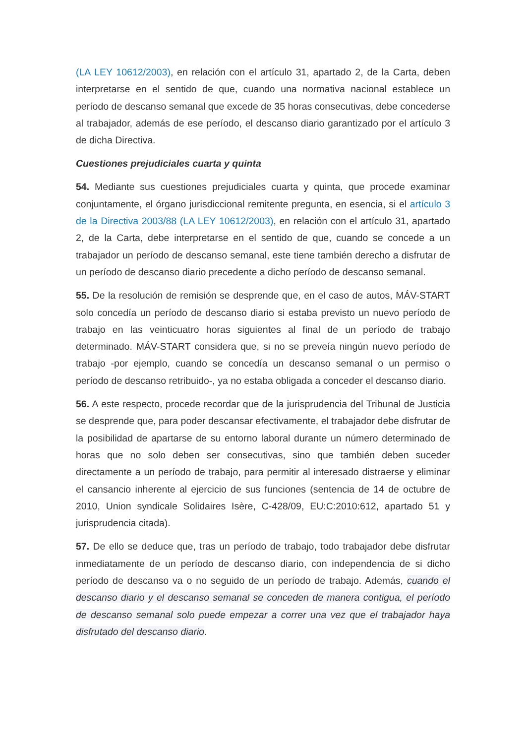(LA LEY 10612/2003), en relación con el artículo 31, apartado 2, de la Carta, deben interpretarse en el sentido de que, cuando una normativa nacional establece un período de descanso semanal que excede de 35 horas consecutivas, debe concederse al trabajador, además de ese período, el descanso diario garantizado por el artículo 3 de dicha Directiva.
Cuestiones prejudiciales cuarta y quinta
54. Mediante sus cuestiones prejudiciales cuarta y quinta, que procede examinar conjuntamente, el órgano jurisdiccional remitente pregunta, en esencia, si el artículo 3 de la Directiva 2003/88 (LA LEY 10612/2003), en relación con el artículo 31, apartado 2, de la Carta, debe interpretarse en el sentido de que, cuando se concede a un trabajador un período de descanso semanal, este tiene también derecho a disfrutar de un período de descanso diario precedente a dicho período de descanso semanal.
55. De la resolución de remisión se desprende que, en el caso de autos, MÁV-START solo concedía un período de descanso diario si estaba previsto un nuevo período de trabajo en las veinticuatro horas siguientes al final de un período de trabajo determinado. MÁV-START considera que, si no se preveía ningún nuevo período de trabajo -por ejemplo, cuando se concedía un descanso semanal o un permiso o período de descanso retribuido-, ya no estaba obligada a conceder el descanso diario.
56. A este respecto, procede recordar que de la jurisprudencia del Tribunal de Justicia se desprende que, para poder descansar efectivamente, el trabajador debe disfrutar de la posibilidad de apartarse de su entorno laboral durante un número determinado de horas que no solo deben ser consecutivas, sino que también deben suceder directamente a un período de trabajo, para permitir al interesado distraerse y eliminar el cansancio inherente al ejercicio de sus funciones (sentencia de 14 de octubre de 2010, Union syndicale Solidaires Isère, C-428/09, EU:C:2010:612, apartado 51 y jurisprudencia citada).
57. De ello se deduce que, tras un período de trabajo, todo trabajador debe disfrutar inmediatamente de un período de descanso diario, con independencia de si dicho período de descanso va o no seguido de un período de trabajo. Además, cuando el descanso diario y el descanso semanal se conceden de manera contigua, el período de descanso semanal solo puede empezar a correr una vez que el trabajador haya disfrutado del descanso diario.